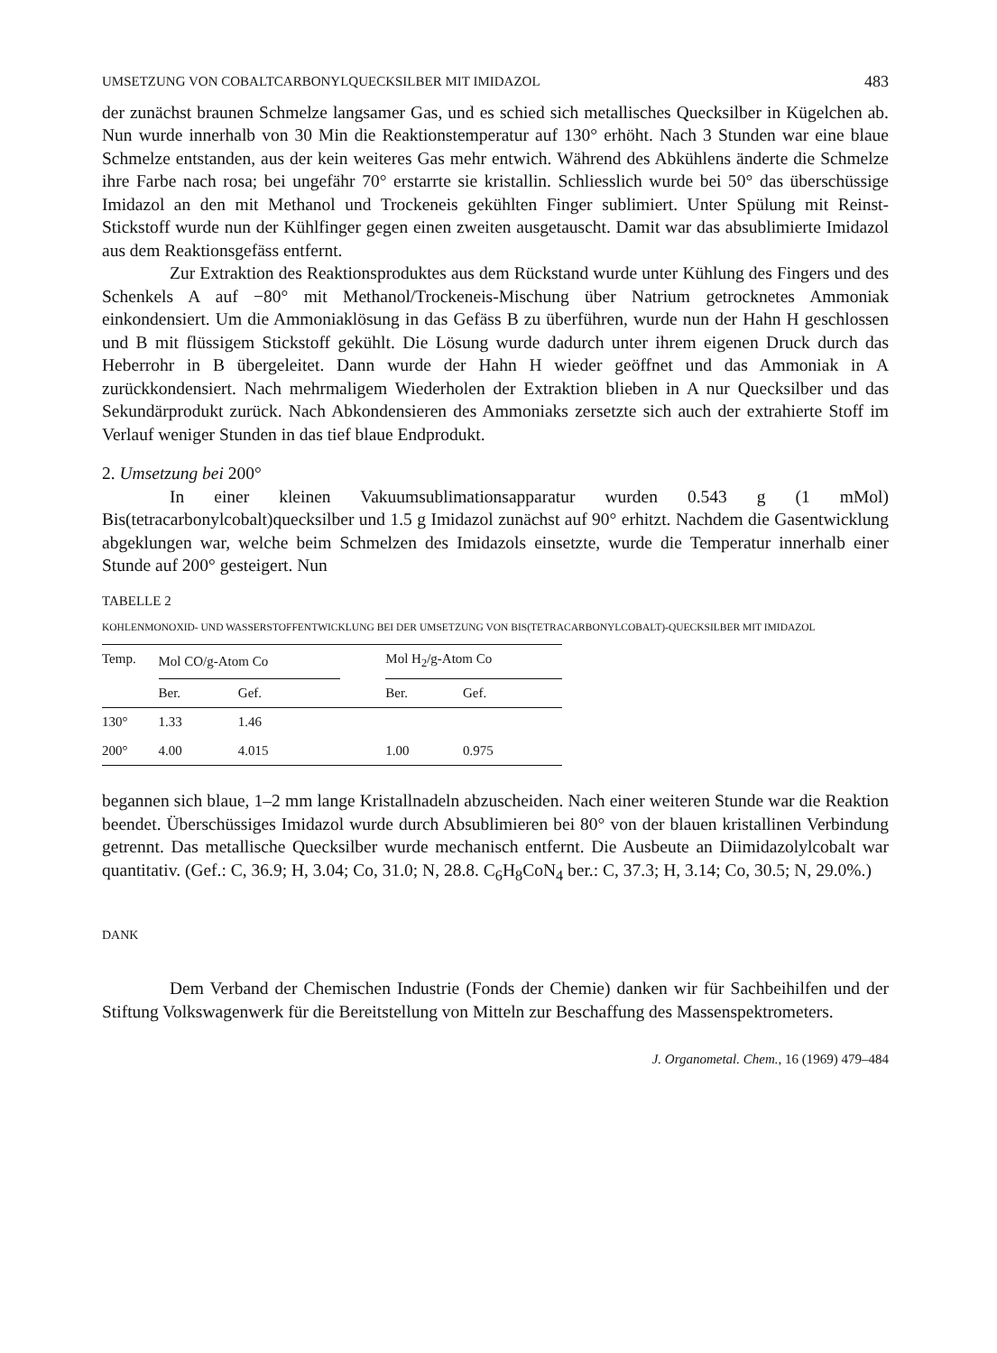UMSETZUNG VON COBALTCARBONYLQUECKSILBER MIT IMIDAZOL 483
der zunächst braunen Schmelze langsamer Gas, und es schied sich metallisches Quecksilber in Kügelchen ab. Nun wurde innerhalb von 30 Min die Reaktionstemperatur auf 130° erhöht. Nach 3 Stunden war eine blaue Schmelze entstanden, aus der kein weiteres Gas mehr entwich. Während des Abkühlens änderte die Schmelze ihre Farbe nach rosa; bei ungefähr 70° erstarrte sie kristallin. Schliesslich wurde bei 50° das überschüssige Imidazol an den mit Methanol und Trockeneis gekühlten Finger sublimiert. Unter Spülung mit Reinst-Stickstoff wurde nun der Kühlfinger gegen einen zweiten ausgetauscht. Damit war das absublimierte Imidazol aus dem Reaktionsgefäss entfernt.
Zur Extraktion des Reaktionsproduktes aus dem Rückstand wurde unter Kühlung des Fingers und des Schenkels A auf −80° mit Methanol/Trockeneis-Mischung über Natrium getrocknetes Ammoniak einkondensiert. Um die Ammoniaklösung in das Gefäss B zu überführen, wurde nun der Hahn H geschlossen und B mit flüssigem Stickstoff gekühlt. Die Lösung wurde dadurch unter ihrem eigenen Druck durch das Heberrohr in B übergeleitet. Dann wurde der Hahn H wieder geöffnet und das Ammoniak in A zurückkondensiert. Nach mehrmaligem Wiederholen der Extraktion blieben in A nur Quecksilber und das Sekundärprodukt zurück. Nach Abkondensieren des Ammoniaks zersetzte sich auch der extrahierte Stoff im Verlauf weniger Stunden in das tief blaue Endprodukt.
2. Umsetzung bei 200°
In einer kleinen Vakuumsublimationsapparatur wurden 0.543 g (1 mMol) Bis(tetracarbonylcobalt)quecksilber und 1.5 g Imidazol zunächst auf 90° erhitzt. Nachdem die Gasentwicklung abgeklungen war, welche beim Schmelzen des Imidazols einsetzte, wurde die Temperatur innerhalb einer Stunde auf 200° gesteigert. Nun
TABELLE 2
KOHLENMONOXID- UND WASSERSTOFFENTWICKLUNG BEI DER UMSETZUNG VON BIS(TETRACARBONYLCOBALT)-QUECKSILBER MIT IMIDAZOL
| Temp. | Mol CO/g-Atom Co | | | Mol H<sub>2</sub>/g-Atom Co | |
| --- | --- | --- | --- | --- | --- |
| | Ber. | Gef. | | Ber. | Gef. |
| 130° | 1.33 | 1.46 | | | |
| 200° | 4.00 | 4.015 | | 1.00 | 0.975 |
begannen sich blaue, 1–2 mm lange Kristallnadeln abzuscheiden. Nach einer weiteren Stunde war die Reaktion beendet. Überschüssiges Imidazol wurde durch Absublimieren bei 80° von der blauen kristallinen Verbindung getrennt. Das metallische Quecksilber wurde mechanisch entfernt. Die Ausbeute an Diimidazolylcobalt war quantitativ. (Gef.: C, 36.9; H, 3.04; Co, 31.0; N, 28.8. C<sub>6</sub>H<sub>8</sub>CoN<sub>4</sub> ber.: C, 37.3; H, 3.14; Co, 30.5; N, 29.0%.)
DANK
Dem Verband der Chemischen Industrie (Fonds der Chemie) danken wir für Sachbeihilfen und der Stiftung Volkswagenwerk für die Bereitstellung von Mitteln zur Beschaffung des Massenspektrometers.
J. Organometal. Chem., 16 (1969) 479–484